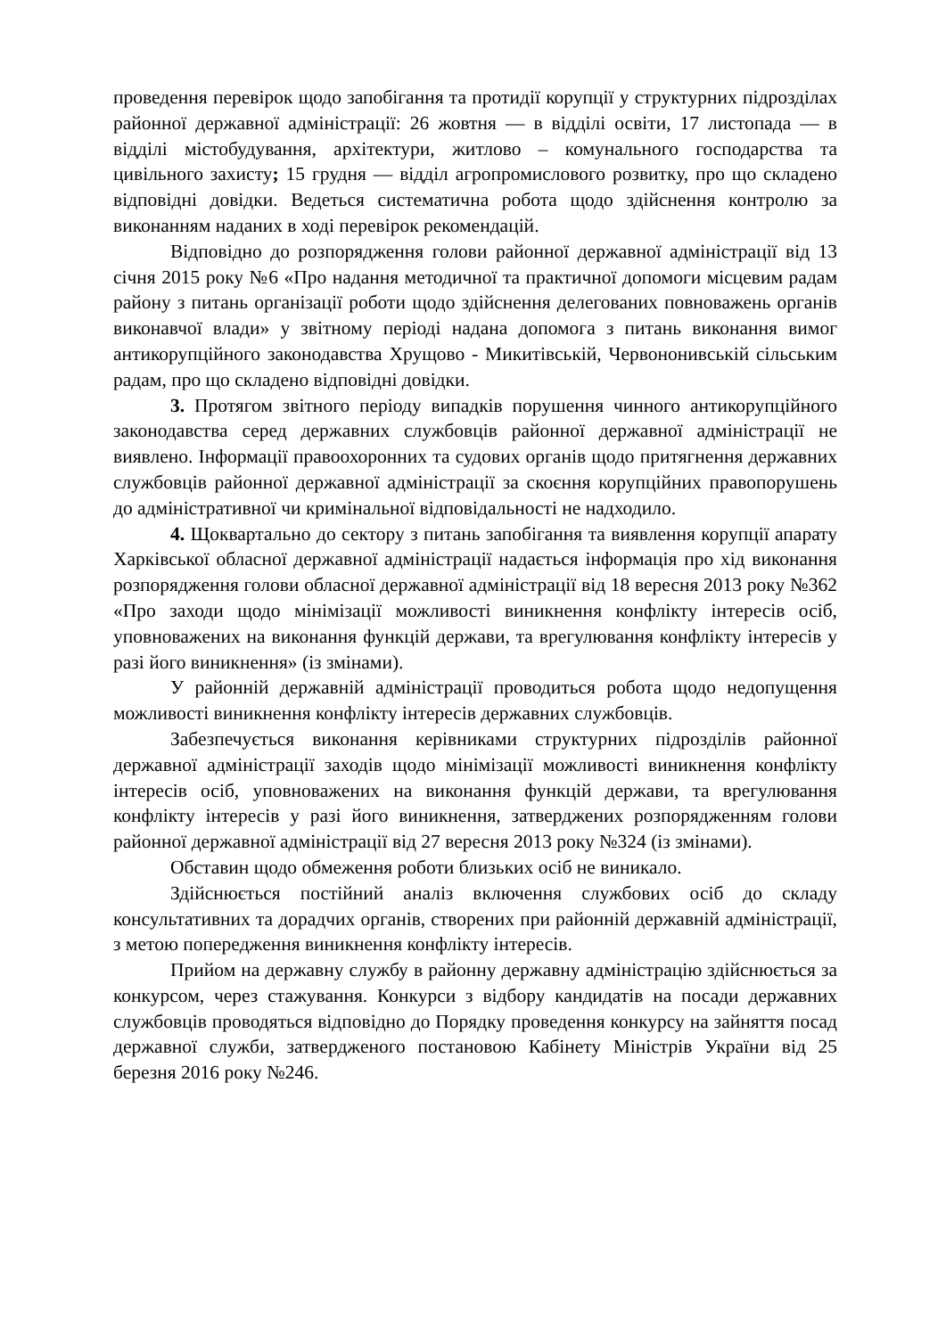проведення перевірок щодо запобігання та протидії корупції у структурних підрозділах районної державної адміністрації: 26 жовтня — в відділі освіти, 17 листопада — в відділі містобудування, архітектури, житлово – комунального господарства та цивільного захисту; 15 грудня — відділ агропромислового розвитку, про що складено відповідні довідки. Ведеться систематична робота щодо здійснення контролю за виконанням наданих в ході перевірок рекомендацій.
Відповідно до розпорядження голови районної державної адміністрації від 13 січня 2015 року №6 «Про надання методичної та практичної допомоги місцевим радам району з питань організації роботи щодо здійснення делегованих повноважень органів виконавчої влади» у звітному періоді надана допомога з питань виконання вимог антикорупційного законодавства Хрущово - Микитівській, Червононивській сільським радам, про що складено відповідні довідки.
3. Протягом звітного періоду випадків порушення чинного антикорупційного законодавства серед державних службовців районної державної адміністрації не виявлено. Інформації правоохоронних та судових органів щодо притягнення державних службовців районної державної адміністрації за скоєння корупційних правопорушень до адміністративної чи кримінальної відповідальності не надходило.
4. Щоквартально до сектору з питань запобігання та виявлення корупції апарату Харківської обласної державної адміністрації надається інформація про хід виконання розпорядження голови обласної державної адміністрації від 18 вересня 2013 року №362 «Про заходи щодо мінімізації можливості виникнення конфлікту інтересів осіб, уповноважених на виконання функцій держави, та врегулювання конфлікту інтересів у разі його виникнення» (із змінами).
У районній державній адміністрації проводиться робота щодо недопущення можливості виникнення конфлікту інтересів державних службовців.
Забезпечується виконання керівниками структурних підрозділів районної державної адміністрації заходів щодо мінімізації можливості виникнення конфлікту інтересів осіб, уповноважених на виконання функцій держави, та врегулювання конфлікту інтересів у разі його виникнення, затверджених розпорядженням голови районної державної адміністрації від 27 вересня 2013 року №324 (із змінами).
Обставин щодо обмеження роботи близьких осіб не виникало.
Здійснюється постійний аналіз включення службових осіб до складу консультативних та дорадчих органів, створених при районній державній адміністрації, з метою попередження виникнення конфлікту інтересів.
Прийом на державну службу в районну державну адміністрацію здійснюється за конкурсом, через стажування. Конкурси з відбору кандидатів на посади державних службовців проводяться відповідно до Порядку проведення конкурсу на зайняття посад державної служби, затвердженого постановою Кабінету Міністрів України від 25 березня 2016 року №246.